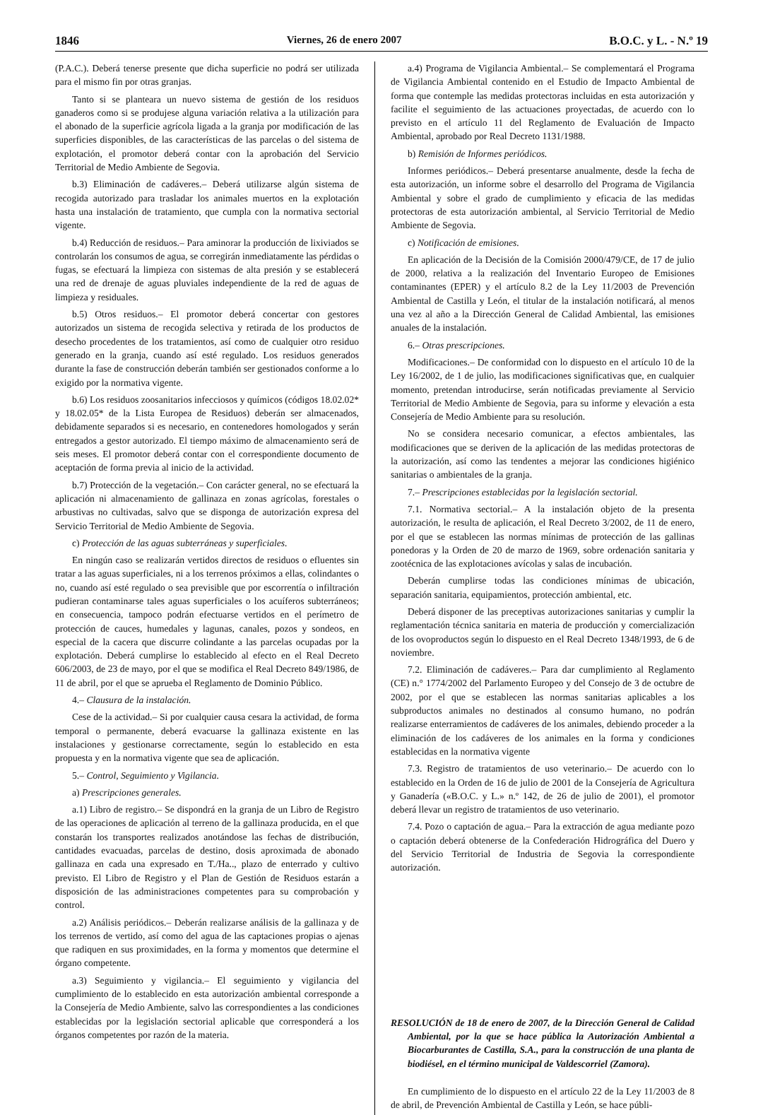1846 Viernes, 26 de enero 2007 B.O.C. y L. - N.º 19
(P.A.C.). Deberá tenerse presente que dicha superficie no podrá ser utilizada para el mismo fin por otras granjas.
Tanto si se planteara un nuevo sistema de gestión de los residuos ganaderos como si se produjese alguna variación relativa a la utilización para el abonado de la superficie agrícola ligada a la granja por modificación de las superficies disponibles, de las características de las parcelas o del sistema de explotación, el promotor deberá contar con la aprobación del Servicio Territorial de Medio Ambiente de Segovia.
b.3) Eliminación de cadáveres.– Deberá utilizarse algún sistema de recogida autorizado para trasladar los animales muertos en la explotación hasta una instalación de tratamiento, que cumpla con la normativa sectorial vigente.
b.4) Reducción de residuos.– Para aminorar la producción de lixiviados se controlarán los consumos de agua, se corregirán inmediatamente las pérdidas o fugas, se efectuará la limpieza con sistemas de alta presión y se establecerá una red de drenaje de aguas pluviales independiente de la red de aguas de limpieza y residuales.
b.5) Otros residuos.– El promotor deberá concertar con gestores autorizados un sistema de recogida selectiva y retirada de los productos de desecho procedentes de los tratamientos, así como de cualquier otro residuo generado en la granja, cuando así esté regulado. Los residuos generados durante la fase de construcción deberán también ser gestionados conforme a lo exigido por la normativa vigente.
b.6) Los residuos zoosanitarios infecciosos y químicos (códigos 18.02.02* y 18.02.05* de la Lista Europea de Residuos) deberán ser almacenados, debidamente separados si es necesario, en contenedores homologados y serán entregados a gestor autorizado. El tiempo máximo de almacenamiento será de seis meses. El promotor deberá contar con el correspondiente documento de aceptación de forma previa al inicio de la actividad.
b.7) Protección de la vegetación.– Con carácter general, no se efectuará la aplicación ni almacenamiento de gallinaza en zonas agrícolas, forestales o arbustivas no cultivadas, salvo que se disponga de autorización expresa del Servicio Territorial de Medio Ambiente de Segovia.
c) Protección de las aguas subterráneas y superficiales.
En ningún caso se realizarán vertidos directos de residuos o efluentes sin tratar a las aguas superficiales, ni a los terrenos próximos a ellas, colindantes o no, cuando así esté regulado o sea previsible que por escorrentía o infiltración pudieran contaminarse tales aguas superficiales o los acuíferos subterráneos; en consecuencia, tampoco podrán efectuarse vertidos en el perímetro de protección de cauces, humedales y lagunas, canales, pozos y sondeos, en especial de la cacera que discurre colindante a las parcelas ocupadas por la explotación. Deberá cumplirse lo establecido al efecto en el Real Decreto 606/2003, de 23 de mayo, por el que se modifica el Real Decreto 849/1986, de 11 de abril, por el que se aprueba el Reglamento de Dominio Público.
4.– Clausura de la instalación.
Cese de la actividad.– Si por cualquier causa cesara la actividad, de forma temporal o permanente, deberá evacuarse la gallinaza existente en las instalaciones y gestionarse correctamente, según lo establecido en esta propuesta y en la normativa vigente que sea de aplicación.
5.– Control, Seguimiento y Vigilancia.
a) Prescripciones generales.
a.1) Libro de registro.– Se dispondrá en la granja de un Libro de Registro de las operaciones de aplicación al terreno de la gallinaza producida, en el que constarán los transportes realizados anotándose las fechas de distribución, cantidades evacuadas, parcelas de destino, dosis aproximada de abonado gallinaza en cada una expresado en T./Ha.., plazo de enterrado y cultivo previsto. El Libro de Registro y el Plan de Gestión de Residuos estarán a disposición de las administraciones competentes para su comprobación y control.
a.2) Análisis periódicos.– Deberán realizarse análisis de la gallinaza y de los terrenos de vertido, así como del agua de las captaciones propias o ajenas que radiquen en sus proximidades, en la forma y momentos que determine el órgano competente.
a.3) Seguimiento y vigilancia.– El seguimiento y vigilancia del cumplimiento de lo establecido en esta autorización ambiental corresponde a la Consejería de Medio Ambiente, salvo las correspondientes a las condiciones establecidas por la legislación sectorial aplicable que corresponderá a los órganos competentes por razón de la materia.
a.4) Programa de Vigilancia Ambiental.– Se complementará el Programa de Vigilancia Ambiental contenido en el Estudio de Impacto Ambiental de forma que contemple las medidas protectoras incluidas en esta autorización y facilite el seguimiento de las actuaciones proyectadas, de acuerdo con lo previsto en el artículo 11 del Reglamento de Evaluación de Impacto Ambiental, aprobado por Real Decreto 1131/1988.
b) Remisión de Informes periódicos.
Informes periódicos.– Deberá presentarse anualmente, desde la fecha de esta autorización, un informe sobre el desarrollo del Programa de Vigilancia Ambiental y sobre el grado de cumplimiento y eficacia de las medidas protectoras de esta autorización ambiental, al Servicio Territorial de Medio Ambiente de Segovia.
c) Notificación de emisiones.
En aplicación de la Decisión de la Comisión 2000/479/CE, de 17 de julio de 2000, relativa a la realización del Inventario Europeo de Emisiones contaminantes (EPER) y el artículo 8.2 de la Ley 11/2003 de Prevención Ambiental de Castilla y León, el titular de la instalación notificará, al menos una vez al año a la Dirección General de Calidad Ambiental, las emisiones anuales de la instalación.
6.– Otras prescripciones.
Modificaciones.– De conformidad con lo dispuesto en el artículo 10 de la Ley 16/2002, de 1 de julio, las modificaciones significativas que, en cualquier momento, pretendan introducirse, serán notificadas previamente al Servicio Territorial de Medio Ambiente de Segovia, para su informe y elevación a esta Consejería de Medio Ambiente para su resolución.
No se considera necesario comunicar, a efectos ambientales, las modificaciones que se deriven de la aplicación de las medidas protectoras de la autorización, así como las tendentes a mejorar las condiciones higiénico sanitarias o ambientales de la granja.
7.– Prescripciones establecidas por la legislación sectorial.
7.1. Normativa sectorial.– A la instalación objeto de la presenta autorización, le resulta de aplicación, el Real Decreto 3/2002, de 11 de enero, por el que se establecen las normas mínimas de protección de las gallinas ponedoras y la Orden de 20 de marzo de 1969, sobre ordenación sanitaria y zootécnica de las explotaciones avícolas y salas de incubación.
Deberán cumplirse todas las condiciones mínimas de ubicación, separación sanitaria, equipamientos, protección ambiental, etc.
Deberá disponer de las preceptivas autorizaciones sanitarias y cumplir la reglamentación técnica sanitaria en materia de producción y comercialización de los ovoproductos según lo dispuesto en el Real Decreto 1348/1993, de 6 de noviembre.
7.2. Eliminación de cadáveres.– Para dar cumplimiento al Reglamento (CE) n.° 1774/2002 del Parlamento Europeo y del Consejo de 3 de octubre de 2002, por el que se establecen las normas sanitarias aplicables a los subproductos animales no destinados al consumo humano, no podrán realizarse enterramientos de cadáveres de los animales, debiendo proceder a la eliminación de los cadáveres de los animales en la forma y condiciones establecidas en la normativa vigente
7.3. Registro de tratamientos de uso veterinario.– De acuerdo con lo establecido en la Orden de 16 de julio de 2001 de la Consejería de Agricultura y Ganadería («B.O.C. y L.» n.º 142, de 26 de julio de 2001), el promotor deberá llevar un registro de tratamientos de uso veterinario.
7.4. Pozo o captación de agua.– Para la extracción de agua mediante pozo o captación deberá obtenerse de la Confederación Hidrográfica del Duero y del Servicio Territorial de Industria de Segovia la correspondiente autorización.
RESOLUCIÓN de 18 de enero de 2007, de la Dirección General de Calidad Ambiental, por la que se hace pública la Autorización Ambiental a Biocarburantes de Castilla, S.A., para la construcción de una planta de biodiésel, en el término municipal de Valdescorriel (Zamora).
En cumplimiento de lo dispuesto en el artículo 22 de la Ley 11/2003 de 8 de abril, de Prevención Ambiental de Castilla y León, se hace públi-